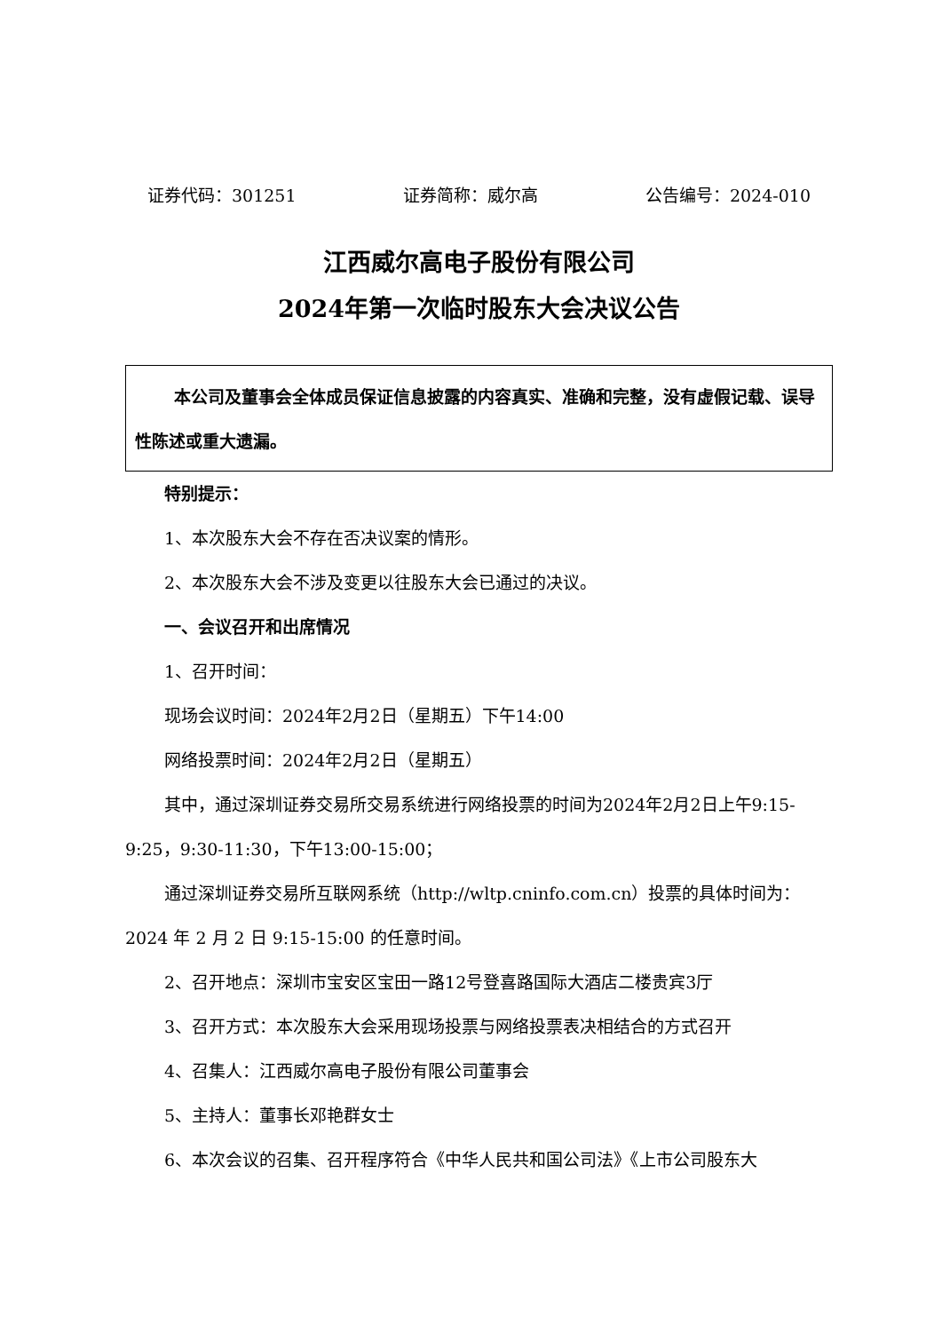证券代码：301251 证券简称：威尔高 公告编号：2024-010
江西威尔高电子股份有限公司
2024年第一次临时股东大会决议公告
本公司及董事会全体成员保证信息披露的内容真实、准确和完整，没有虚假记载、误导性陈述或重大遗漏。
特别提示：
1、本次股东大会不存在否决议案的情形。
2、本次股东大会不涉及变更以往股东大会已通过的决议。
一、会议召开和出席情况
1、召开时间：
现场会议时间：2024年2月2日（星期五）下午14:00
网络投票时间：2024年2月2日（星期五）
其中，通过深圳证券交易所交易系统进行网络投票的时间为2024年2月2日上午9:15-9:25，9:30-11:30，下午13:00-15:00；
通过深圳证券交易所互联网系统（http://wltp.cninfo.com.cn）投票的具体时间为：2024 年 2 月 2 日 9:15-15:00 的任意时间。
2、召开地点：深圳市宝安区宝田一路12号登喜路国际大酒店二楼贵宾3厅
3、召开方式：本次股东大会采用现场投票与网络投票表决相结合的方式召开
4、召集人：江西威尔高电子股份有限公司董事会
5、主持人：董事长邓艳群女士
6、本次会议的召集、召开程序符合《中华人民共和国公司法》《上市公司股东大